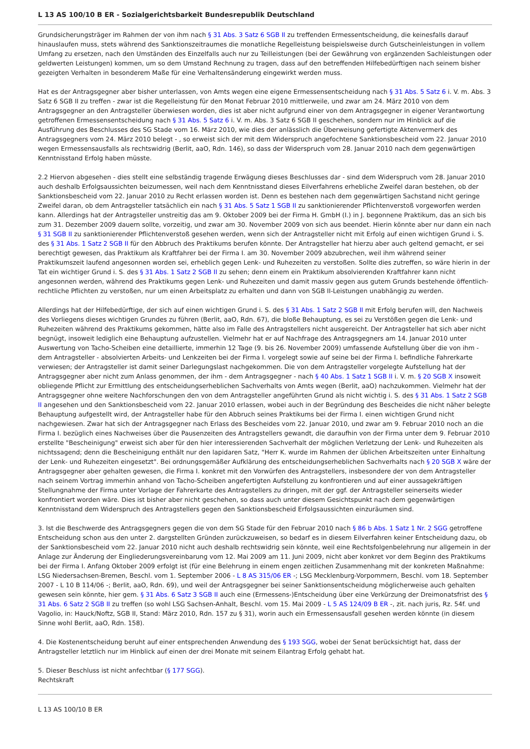L 13 AS 100/10 B ER - Sozialgerichtsbarkeit Bundesrepublik Deutschland
Grundsicherungsträger im Rahmen der von ihm nach § 31 Abs. 3 Satz 6 SGB II zu treffenden Ermessentscheidung, die keinesfalls darauf hinauslaufen muss, stets während des Sanktionszeitraumes die monatliche Regelleistung beispielsweise durch Gutscheinleistungen in vollem Umfang zu ersetzen, nach den Umständen des Einzelfalls auch nur zu Teilleistungen (bei der Gewährung von ergänzenden Sachleistungen oder geldwerten Leistungen) kommen, um so dem Umstand Rechnung zu tragen, dass auf den betreffenden Hilfebedürftigen nach seinem bisher gezeigten Verhalten in besonderem Maße für eine Verhaltensänderung eingewirkt werden muss.
Hat es der Antragsgegner aber bisher unterlassen, von Amts wegen eine eigene Ermessensentscheidung nach § 31 Abs. 5 Satz 6 i. V. m. Abs. 3 Satz 6 SGB II zu treffen - zwar ist die Regelleistung für den Monat Februar 2010 mittlerweile, und zwar am 24. März 2010 von dem Antragsgegner an den Antragsteller überwiesen worden, dies ist aber nicht aufgrund einer von dem Antragsgegner in eigener Verantwortung getroffenen Ermessensentscheidung nach § 31 Abs. 5 Satz 6 i. V. m. Abs. 3 Satz 6 SGB II geschehen, sondern nur im Hinblick auf die Ausführung des Beschlusses des SG Stade vom 16. März 2010, wie dies der anlässlich die Überweisung gefertigte Aktenvermerk des Antragsgegners vom 24. März 2010 belegt - , so erweist sich der mit dem Widerspruch angefochtene Sanktionsbescheid vom 22. Januar 2010 wegen Ermessensausfalls als rechtswidrig (Berlit, aaO, Rdn. 146), so dass der Widerspruch vom 28. Januar 2010 nach dem gegenwärtigen Kenntnisstand Erfolg haben müsste.
2.2 Hiervon abgesehen - dies stellt eine selbständig tragende Erwägung dieses Beschlusses dar - sind dem Widerspruch vom 28. Januar 2010 auch deshalb Erfolgsaussichten beizumessen, weil nach dem Kenntnisstand dieses Eilverfahrens erhebliche Zweifel daran bestehen, ob der Sanktionsbescheid vom 22. Januar 2010 zu Recht erlassen worden ist. Denn es bestehen nach dem gegenwärtigen Sachstand nicht geringe Zweifel daran, ob dem Antragsteller tatsächlich ein nach § 31 Abs. 5 Satz 1 SGB II zu sanktionierender Pflichtenverstoß vorgeworfen werden kann. Allerdings hat der Antragsteller unstreitig das am 9. Oktober 2009 bei der Firma H. GmbH (I.) in J. begonnene Praktikum, das an sich bis zum 31. Dezember 2009 dauern sollte, vorzeitig, und zwar am 30. November 2009 von sich aus beendet. Hierin könnte aber nur dann ein nach § 31 SGB II zu sanktionierender Pflichtenverstoß gesehen werden, wenn sich der Antragsteller nicht mit Erfolg auf einen wichtigen Grund i. S. des § 31 Abs. 1 Satz 2 SGB II für den Abbruch des Praktikums berufen könnte. Der Antragsteller hat hierzu aber auch geltend gemacht, er sei berechtigt gewesen, das Praktikum als Kraftfahrer bei der Firma I. am 30. November 2009 abzubrechen, weil ihm während seiner Praktikumszeit laufend angesonnen worden sei, erheblich gegen Lenk- und Ruhezeiten zu verstoßen. Sollte dies zutreffen, so wäre hierin in der Tat ein wichtiger Grund i. S. des § 31 Abs. 1 Satz 2 SGB II zu sehen; denn einem ein Praktikum absolvierenden Kraftfahrer kann nicht angesonnen werden, während des Praktikums gegen Lenk- und Ruhezeiten und damit massiv gegen aus gutem Grunds bestehende öffentlich-rechtliche Pflichten zu verstoßen, nur um einen Arbeitsplatz zu erhalten und dann von SGB II-Leistungen unabhängig zu werden.
Allerdings hat der Hilfebedürftige, der sich auf einen wichtigen Grund i. S. des § 31 Abs. 1 Satz 2 SGB II mit Erfolg berufen will, den Nachweis des Vorliegens dieses wichtigen Grundes zu führen (Berlit, aaO, Rdn. 67), die bloße Behauptung, es sei zu Verstößen gegen die Lenk- und Ruhezeiten während des Praktikums gekommen, hätte also im Falle des Antragstellers nicht ausgereicht. Der Antragsteller hat sich aber nicht begnügt, insoweit lediglich eine Behauptung aufzustellen. Vielmehr hat er auf Nachfrage des Antragsgegners am 14. Januar 2010 unter Auswertung von Tacho-Scheiben eine detaillierte, immerhin 12 Tage (9. bis 26. November 2009) umfassende Aufstellung über die von ihm - dem Antragsteller - absolvierten Arbeits- und Lenkzeiten bei der Firma I. vorgelegt sowie auf seine bei der Firma I. befindliche Fahrerkarte verwiesen; der Antragsteller ist damit seiner Darlegungslast nachgekommen. Die von dem Antragsteller vorgelegte Aufstellung hat der Antragsgegner aber nicht zum Anlass genommen, der ihm - dem Antragsgegner - nach § 40 Abs. 1 Satz 1 SGB II i. V. m. § 20 SGB X insoweit obliegende Pflicht zur Ermittlung des entscheidungserheblichen Sachverhalts von Amts wegen (Berlit, aaO) nachzukommen. Vielmehr hat der Antragsgegner ohne weitere Nachforschungen den von dem Antragsteller angeführten Grund als nicht wichtig i. S. des § 31 Abs. 1 Satz 2 SGB II angesehen und den Sanktionsbescheid vom 22. Januar 2010 erlassen, wobei auch in der Begründung des Bescheides die nicht näher belegte Behauptung aufgestellt wird, der Antragsteller habe für den Abbruch seines Praktikums bei der Firma I. einen wichtigen Grund nicht nachgewiesen. Zwar hat sich der Antragsgegner nach Erlass des Bescheides vom 22. Januar 2010, und zwar am 9. Februar 2010 noch an die Firma I. bezüglich eines Nachweises über die Pausenzeiten des Antragstellers gewandt, die daraufhin von der Firma unter dem 9. Februar 2010 erstellte "Bescheinigung" erweist sich aber für den hier interessierenden Sachverhalt der möglichen Verletzung der Lenk- und Ruhezeiten als nichtssagend; denn die Bescheinigung enthält nur den lapidaren Satz, "Herr K. wurde im Rahmen der üblichen Arbeitszeiten unter Einhaltung der Lenk- und Ruhezeiten eingesetzt". Bei ordnungsgemäßer Aufklärung des entscheidungserheblichen Sachverhalts nach § 20 SGB X wäre der Antragsgegner aber gehalten gewesen, die Firma I. konkret mit den Vorwürfen des Antragstellers, insbesondere der von dem Antragsteller nach seinem Vortrag immerhin anhand von Tacho-Scheiben angefertigten Aufstellung zu konfrontieren und auf einer aussagekräftigen Stellungnahme der Firma unter Vorlage der Fahrerkarte des Antragstellers zu dringen, mit der ggf. der Antragsteller seinerseits wieder konfrontiert worden wäre. Dies ist bisher aber nicht geschehen, so dass auch unter diesem Gesichtspunkt nach dem gegenwärtigen Kenntnisstand dem Widerspruch des Antragstellers gegen den Sanktionsbescheid Erfolgsaussichten einzuräumen sind.
3. Ist die Beschwerde des Antragsgegners gegen die von dem SG Stade für den Februar 2010 nach § 86 b Abs. 1 Satz 1 Nr. 2 SGG getroffene Entscheidung schon aus den unter 2. dargstellten Gründen zurückzuweisen, so bedarf es in diesem Eilverfahren keiner Entscheidung dazu, ob der Sanktionsbescheid vom 22. Januar 2010 nicht auch deshalb rechtswidrig sein könnte, weil eine Rechtsfolgenbelehrung nur allgemein in der Anlage zur Änderung der Eingliederungsvereinbarung vom 12. Mai 2009 am 11. Juni 2009, nicht aber konkret vor dem Beginn des Praktikums bei der Firma I. Anfang Oktober 2009 erfolgt ist (für eine Belehrung in einem engen zeitlichen Zusammenhang mit der konkreten Maßnahme: LSG Niedersachsen-Bremen, Beschl. vom 1. September 2006 - L 8 AS 315/06 ER -; LSG Mecklenburg-Vorpommern, Beschl. vom 18. September 2007 - L 10 B 114/06 -; Berlit, aaO, Rdn. 69), und weil der Antragsgegner bei seiner Sanktionsentscheidung möglicherweise auch gehalten gewesen sein könnte, hier gem. § 31 Abs. 6 Satz 3 SGB II auch eine (Ermessens-)Entscheidung über eine Verkürzung der Dreimonatsfrist des § 31 Abs. 6 Satz 2 SGB II zu treffen (so wohl LSG Sachsen-Anhalt, Beschl. vom 15. Mai 2009 - L 5 AS 124/09 B ER -, zit. nach juris, Rz. 54f. und Vagolio, in: Hauck/Noftz, SGB II, Stand: März 2010, Rdn. 157 zu § 31), worin auch ein Ermessensausfall gesehen werden könnte (in diesem Sinne wohl Berlit, aaO, Rdn. 158).
4. Die Kostenentscheidung beruht auf einer entsprechenden Anwendung des § 193 SGG, wobei der Senat berücksichtigt hat, dass der Antragsteller letztlich nur im Hinblick auf einen der drei Monate mit seinem Eilantrag Erfolg gehabt hat.
5. Dieser Beschluss ist nicht anfechtbar (§ 177 SGG).
Rechtskraft
L 13 AS 100/10 B ER